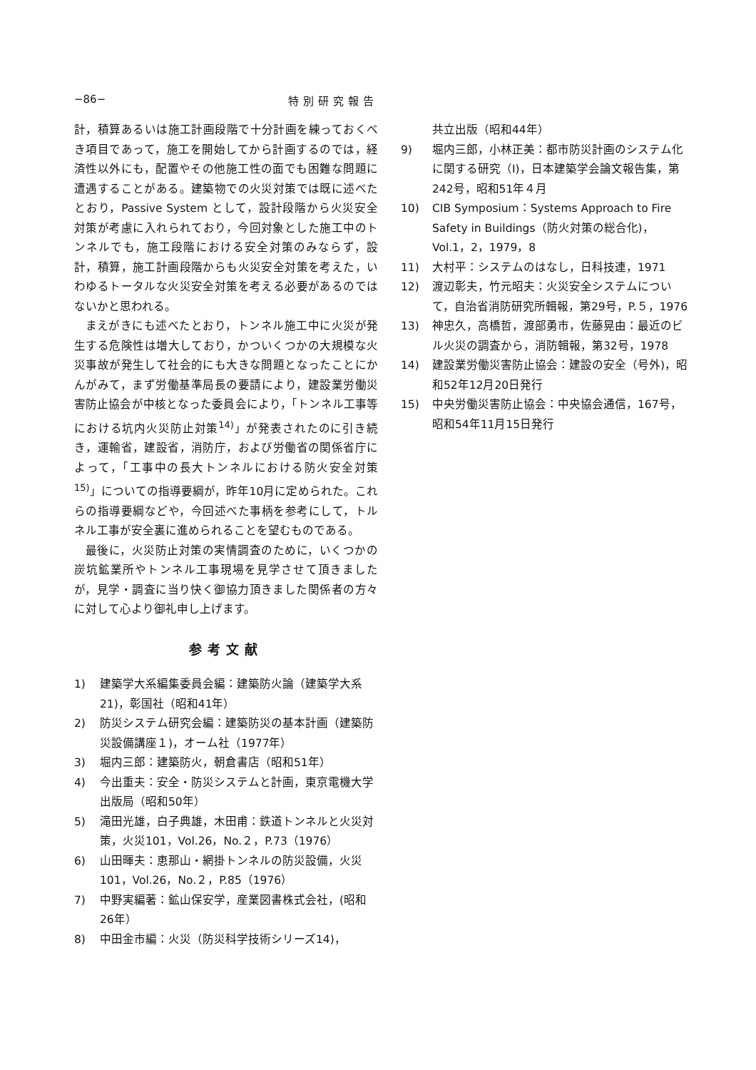−86− 特別研究報告
計，積算あるいは施工計画段階で十分計画を練っておくべき項目であって，施工を開始してから計画するのでは，経済性以外にも，配置やその他施工性の面でも困難な問題に遭遇することがある。建築物での火災対策では既に述べたとおり，Passive System として，設計段階から火災安全対策が考慮に入れられており，今回対象とした施工中のトンネルでも，施工段階における安全対策のみならず，設計，積算，施工計画段階からも火災安全対策を考えた，いわゆるトータルな火災安全対策を考える必要があるのではないかと思われる。
まえがきにも述べたとおり，トンネル施工中に火災が発生する危険性は増大しており，かついくつかの大規模な火災事故が発生して社会的にも大きな問題となったことにかんがみて，まず労働基準局長の要請により，建設業労働災害防止協会が中核となった委員会により，「トンネル工事等における坑内火災防止対策<sup>14)</sup>」が発表されたのに引き続き，運輸省，建設省，消防庁，および労働省の関係省庁によって，「工事中の長大トンネルにおける防火安全対策<sup>15)</sup>」についての指導要綱が，昨年10月に定められた。これらの指導要綱などや，今回述べた事柄を参考にして，トルネル工事が安全裏に進められることを望むものである。
最後に，火災防止対策の実情調査のために，いくつかの炭坑鉱業所やトンネル工事現場を見学させて頂きましたが，見学・調査に当り快く御協力頂きました関係者の方々に対して心より御礼申し上げます。
参考文献
1) 建築学大系編集委員会編：建築防火論（建築学大系21)，彰国社（昭和41年）
2) 防災システム研究会編：建築防災の基本計画（建築防災設備講座１)，オーム社（1977年）
3) 堀内三郎：建築防火，朝倉書店（昭和51年）
4) 今出重夫：安全・防災システムと計画，東京電機大学出版局（昭和50年）
5) 滝田光雄，白子典雄，木田甫：鉄道トンネルと火災対策，火災101，Vol.26，No.２，P.73（1976）
6) 山田暉夫：恵那山・網掛トンネルの防災設備，火災101，Vol.26，No.２，P.85（1976）
7) 中野実編著：鉱山保安学，産業図書株式会社，(昭和26年）
8) 中田金市編：火災（防災科学技術シリーズ14)，
共立出版（昭和44年）
9) 堀内三郎，小林正美：都市防災計画のシステム化に関する研究（Ⅰ)，日本建築学会論文報告集，第242号，昭和51年４月
10) CIB Symposium：Systems Approach to Fire Safety in Buildings（防火対策の総合化)，Vol.1，2，1979，8
11) 大村平：システムのはなし，日科技連，1971
12) 渡辺彰夫，竹元昭夫：火災安全システムについて，自治省消防研究所輯報，第29号，P.５，1976
13) 神忠久，高橋哲，渡部勇市，佐藤晃由：最近のビル火災の調査から，消防輯報，第32号，1978
14) 建設業労働災害防止協会：建設の安全（号外)，昭和52年12月20日発行
15) 中央労働災害防止協会：中央協会通信，167号，昭和54年11月15日発行